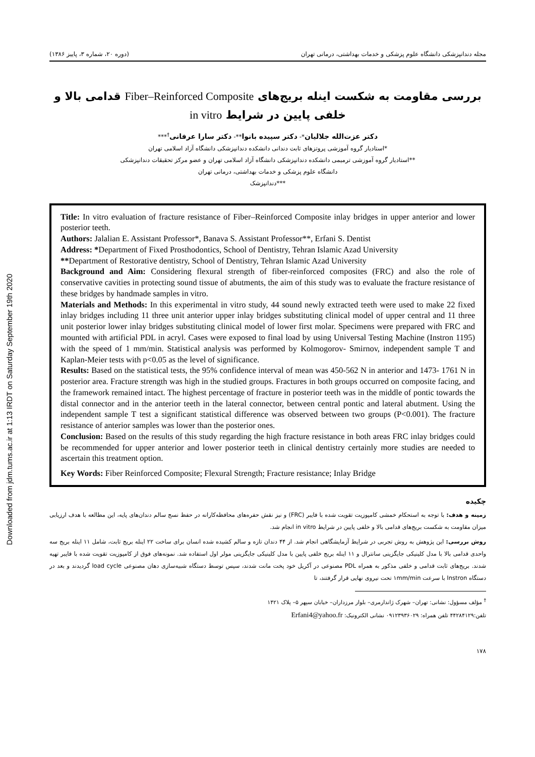Downloaded from jdm.tums.ac.ir at 1:13 IRDT on Saturday September 19th 2020
مجله دندانپزشکی دانشگاه علوم پزشکی و خدمات بهداشتی، درمانی تهران (دوره ۲۰، شماره ۳، پاییز ۱۳۸۶)
بررسی مقاومت به شکست اینله بریج‌های Fiber–Reinforced Composite قدامی بالا و
خلفی پایین در شرایط in vitro
دکتر عزت‌الله جلالیان*- دکتر سپیده بانوا**- دکتر سارا عرفانی<sup>†</sup>***
*استادیار گروه آموزشی پروتزهای ثابت دندانی دانشکده دندانپزشکی دانشگاه آزاد اسلامی تهران
**استادیار گروه آموزشی ترمیمی دانشکده دندانپزشکی دانشگاه آزاد اسلامی تهران و عضو مرکز تحقیقات دندانپزشکی
دانشگاه علوم پزشکی و خدمات بهداشتی، درمانی تهران
***دندانپزشک
Title: In vitro evaluation of fracture resistance of Fiber–Reinforced Composite inlay bridges in upper anterior and lower posterior teeth.
Authors: Jalalian E. Assistant Professor*, Banava S. Assistant Professor**, Erfani S. Dentist
Address: *Department of Fixed Prosthodontics, School of Dentistry, Tehran Islamic Azad University
**Department of Restorative dentistry, School of Dentistry, Tehran Islamic Azad University
Background and Aim: Considering flexural strength of fiber-reinforced composites (FRC) and also the role of conservative cavities in protecting sound tissue of abutments, the aim of this study was to evaluate the fracture resistance of these bridges by handmade samples in vitro.
Materials and Methods: In this experimental in vitro study, 44 sound newly extracted teeth were used to make 22 fixed inlay bridges including 11 three unit anterior upper inlay bridges substituting clinical model of upper central and 11 three unit posterior lower inlay bridges substituting clinical model of lower first molar. Specimens were prepared with FRC and mounted with artificial PDL in acryl. Cases were exposed to final load by using Universal Testing Machine (Instron 1195) with the speed of 1 mm/min. Statistical analysis was performed by Kolmogorov- Smirnov, independent sample T and Kaplan-Meier tests with p<0.05 as the level of significance.
Results: Based on the statistical tests, the 95% confidence interval of mean was 450-562 N in anterior and 1473- 1761 N in posterior area. Fracture strength was high in the studied groups. Fractures in both groups occurred on composite facing, and the framework remained intact. The highest percentage of fracture in posterior teeth was in the middle of pontic towards the distal connector and in the anterior teeth in the lateral connector, between central pontic and lateral abutment. Using the independent sample T test a significant statistical difference was observed between two groups (P<0.001). The fracture resistance of anterior samples was lower than the posterior ones.
Conclusion: Based on the results of this study regarding the high fracture resistance in both areas FRC inlay bridges could be recommended for upper anterior and lower posterior teeth in clinical dentistry certainly more studies are needed to ascertain this treatment option.
Key Words: Fiber Reinforced Composite; Flexural Strength; Fracture resistance; Inlay Bridge
چکیده
زمینه و هدف: با توجه به استحکام خمشی کامپوزیت تقویت شده با فایبر (FRC) و نیز نقش حفره‌های محافظه‌کارانه در حفظ نسج سالم دندان‌های پایه، این مطالعه با هدف ارزیابی میزان مقاومت به شکست بریج‌های قدامی بالا و خلفی پایین در شرایط in vitro انجام شد.
روش بررسی: این پژوهش به روش تجربی در شرایط آزمایشگاهی انجام شد. از ۴۴ دندان تازه و سالم کشیده شده انسان برای ساخت ۲۲ اینله بریج ثابت، شامل ۱۱ اینله بریج سه واحدی قدامی بالا با مدل کلینیکی جایگزینی سانترال و ۱۱ اینله بریج خلفی پایین با مدل کلینیکی جایگزینی مولر اول استفاده شد. نمونه‌های فوق از کامپوزیت تقویت شده با فایبر تهیه شدند. بریج‌های ثابت قدامی و خلفی مذکور به همراه PDL مصنوعی در آکریل خود پخت مانت شدند، سپس توسط دستگاه شبیه‌سازی دهان مصنوعی load cycle گردیدند و بعد در دستگاه Instron با سرعت ۱mm/min تحت نیروی نهایی قرار گرفتند، تا
<sup>†</sup> مؤلف مسؤول: نشانی: تهران– شهرک ژاندارمری– بلوار مرزداران– خیابان سپهر ۵– پلاک ۱۴۲۱
تلفن:۴۴۲۸۴۱۲۹ تلفن همراه: ۰۹۱۲۳۹۳۶۰۲۹ نشانی الکترونیک: Erfani4@yahoo.fr
۱۷۸